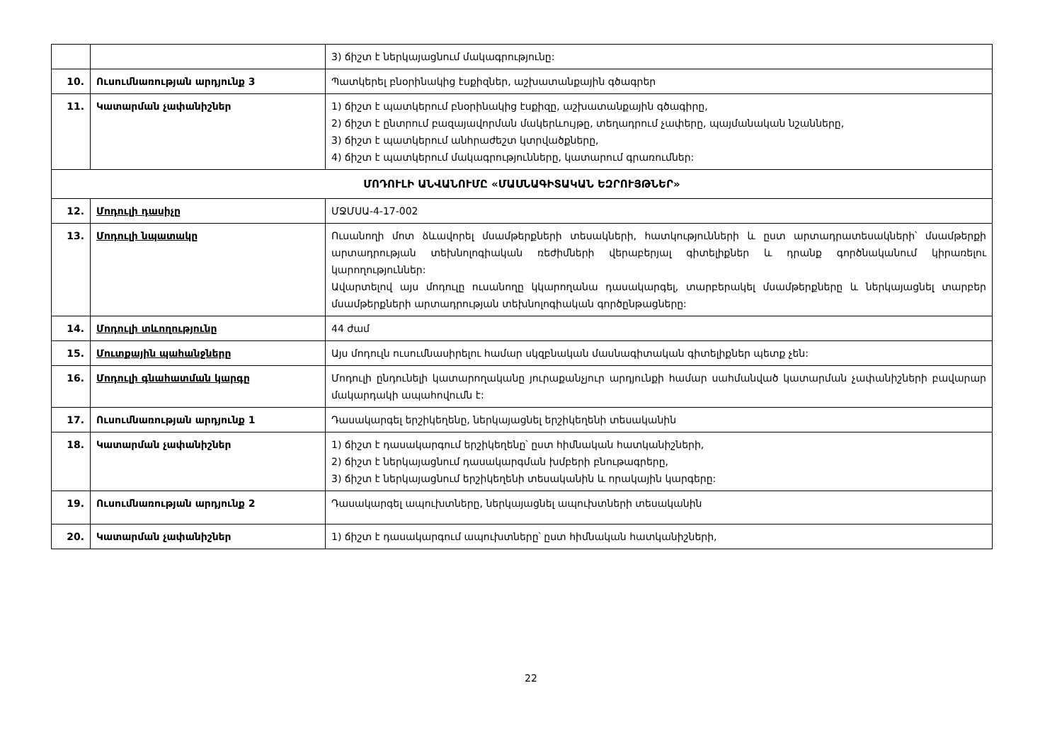| | | 3) ճիշտ է ներկայացնում մակագրությունը: |
| 10. | Ուսումնառության արդյունք 3 | Պատկերել բնօրինակից էսքիզներ, աշխատանքային գծագրեր |
| 11. | Կատարման չափանիշներ | 1) ճիշտ է պատկերում բնօրինակից էսքիզը, աշխատանքային գծագիրը, 2) ճիշտ է ընտրում բազայավորման մակերևույթը, տեղադրում չափերը, պայմանական նշանները, 3) ճիշտ է պատկերում անհրաժեշտ կտրվածքները, 4) ճիշտ է պատկերում մակագրությունները, կատարում գրառումներ: |
| ՄՈԴՈՒԼԻ ԱՆՎԱՆՈՒՄԸ «ՄԱՍՆԱԳԻՏԱԿԱՆ ԵԶՐՈՒՅԹՆԵՐ» | | |
| 12. | Մոդուլի դասիչը | ՄՋՄՍԱ-4-17-002 |
| 13. | Մոդուլի նպատակը | Ուսանողի մոտ ձևավորել մսամթերքների տեսակների, հատկությունների և ըստ արտադրատեսակների՝ մսամթերքի արտադրության տեխնոլոգիական ռեժիմների վերաբերյալ գիտելիքներ և դրանք գործնականում կիրառելու կարողություններ: Ավարտելով այս մոդուլը ուսանողը կկարողանա դասակարգել, տարբերակել մսամթերքները և ներկայացնել տարբեր մսամթերքների արտադրության տեխնոլոգիական գործընթացները: |
| 14. | Մոդուլի տևողությունը | 44 ժամ |
| 15. | Մուտքային պահանջները | Այս մոդուլն ուսումնասիրելու համար սկզբնական մասնագիտական գիտելիքներ պետք չեն: |
| 16. | Մոդուլի գնահատման կարգը | Մոդուլի ընդունելի կատարողականը յուրաքանչյուր արդյունքի համար սահմանված կատարման չափանիշների բավարար մակարդակի ապահովումն է: |
| 17. | Ուսումնառության արդյունք 1 | Դասակարգել երշիկեղենը, ներկայացնել երշիկեղենի տեսականին |
| 18. | Կատարման չափանիշներ | 1) ճիշտ է դասակարգում երշիկեղենը՝ ըստ հիմնական հատկանիշների, 2) ճիշտ է ներկայացնում դասակարգման խմբերի բնութագրերը, 3) ճիշտ է ներկայացնում երշիկեղենի տեսականին և որակային կարգերը: |
| 19. | Ուսումնառության արդյունք 2 | Դասակարգել ապուխտները, ներկայացնել ապուխտների տեսականին |
| 20. | Կատարման չափանիշներ | 1) ճիշտ է դասակարգում ապուխտները՝ ըստ հիմնական հատկանիշների, |
22